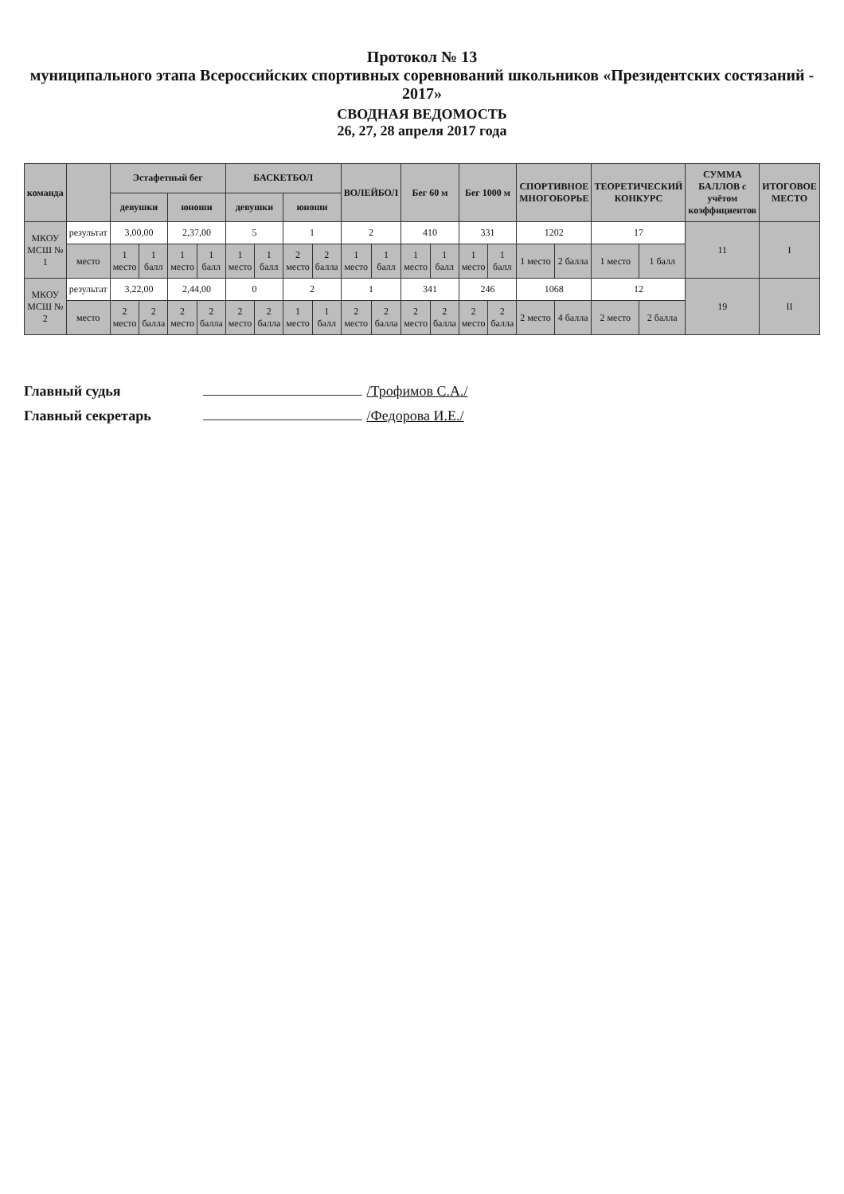Протокол № 13
муниципального этапа Всероссийских спортивных соревнований школьников «Президентских состязаний - 2017»
СВОДНАЯ ВЕДОМОСТЬ
26, 27, 28 апреля 2017 года
| команда | | Эстафетный бег | | | | БАСКЕТБОЛ | | | | ВОЛЕЙБОЛ | | Бег 60 м | | Бег 1000 м | | СПОРТИВНОЕ МНОГОБОРЬЕ | | ТЕОРЕТИЧЕСКИЙ КОНКУРС | | СУММА БАЛЛОВ с учётом коэффициентов | ИТОГОВОЕ МЕСТО |
| --- | --- | --- | --- | --- | --- | --- | --- | --- | --- | --- | --- | --- | --- | --- | --- | --- | --- | --- | --- | --- | --- |
| | | девушки | | юноши | | девушки | | юноши | | | | | | | | | | | | | |
| МКОУ МСШ № 1 | результат | 3,00,00 | | 2,37,00 | | 5 | | 1 | | 2 | | 410 | | 331 | | 1202 | | 17 | | 11 | I |
| | место | 1 место | 1 балл | 1 место | 1 балл | 1 место | 1 балл | 2 место | 2 балла | 1 место | 1 балл | 1 место | 1 балл | 1 место | 1 балл | 1 место | 2 балла | 1 место | 1 балл | | |
| МКОУ МСШ № 2 | результат | 3,22,00 | | 2,44,00 | | 0 | | 2 | | 1 | | 341 | | 246 | | 1068 | | 12 | | 19 | II |
| | место | 2 место | 2 балла | 2 место | 2 балла | 2 место | 2 балла | 1 место | 1 балл | 2 место | 2 балла | 2 место | 2 балла | 2 место | 2 балла | 2 место | 4 балла | 2 место | 2 балла | | |
Главный судья /Трофимов С.А./
Главный секретарь /Федорова И.Е./